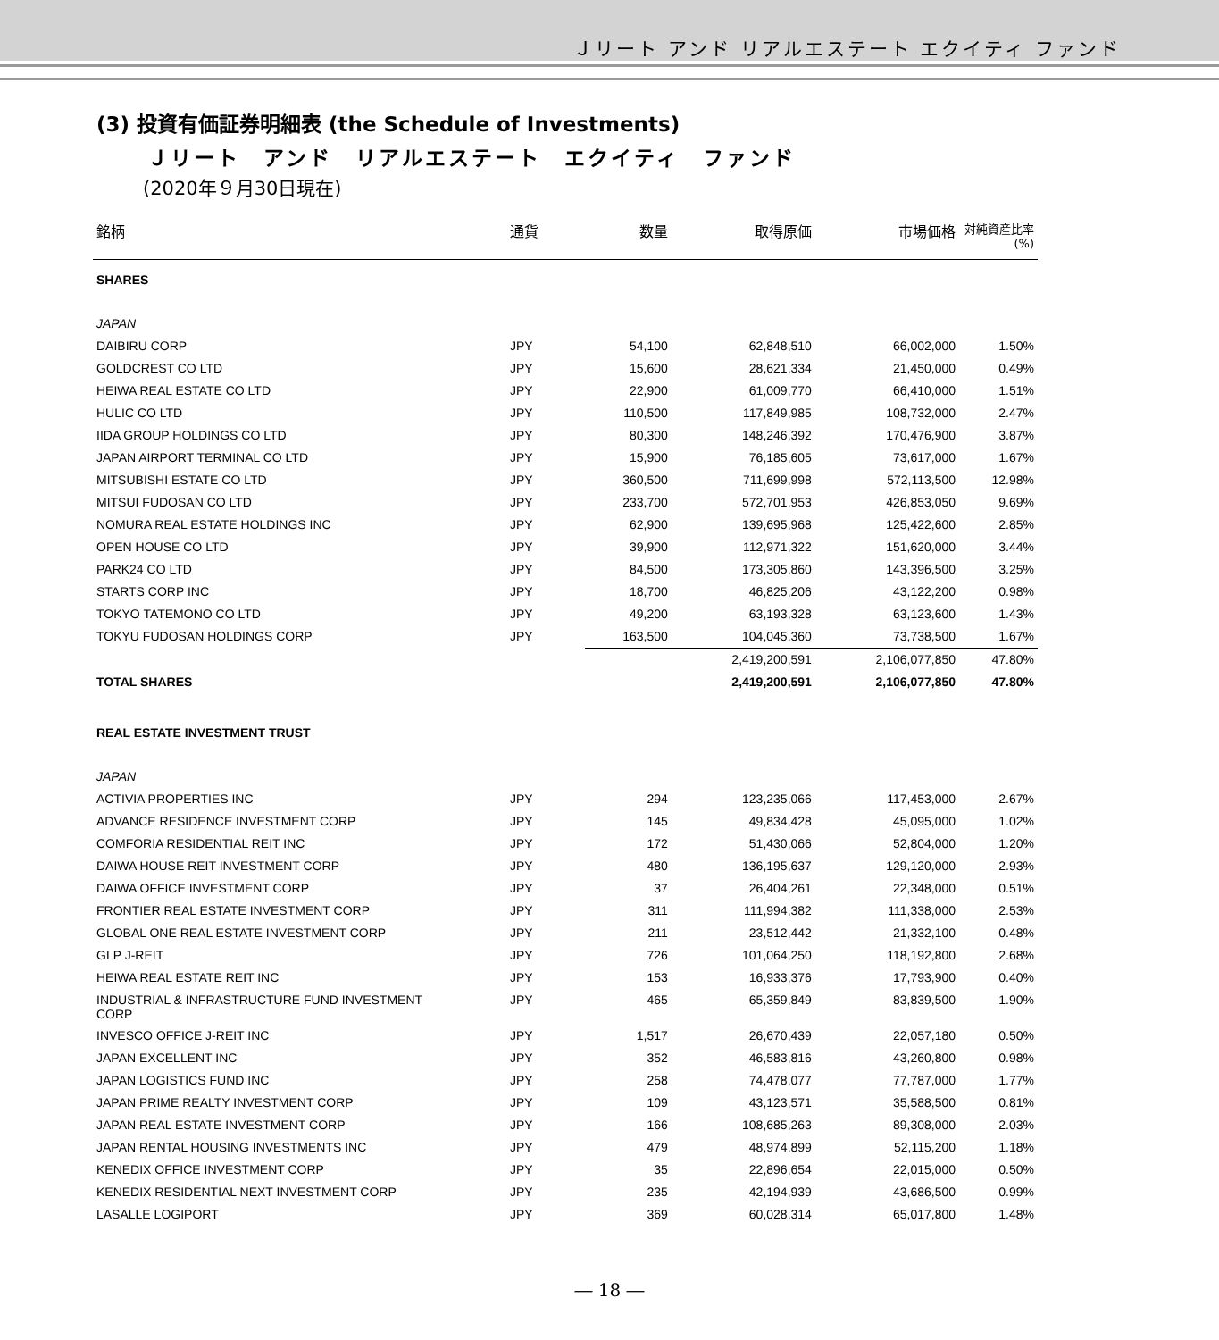Ｊリート アンド リアルエステート エクイティ ファンド
(3) 投資有価証券明細表 (the Schedule of Investments)
Ｊリート　アンド　リアルエステート　エクイティ　ファンド
(2020年９月30日現在)
| 銘柄 | 通貨 | 数量 | 取得原価 | 市場価格 | 対純資産比率 (%) |
| --- | --- | --- | --- | --- | --- |
| SHARES | | | | | |
| JAPAN | | | | | |
| DAIBIRU CORP | JPY | 54,100 | 62,848,510 | 66,002,000 | 1.50% |
| GOLDCREST CO LTD | JPY | 15,600 | 28,621,334 | 21,450,000 | 0.49% |
| HEIWA REAL ESTATE CO LTD | JPY | 22,900 | 61,009,770 | 66,410,000 | 1.51% |
| HULIC CO LTD | JPY | 110,500 | 117,849,985 | 108,732,000 | 2.47% |
| IIDA GROUP HOLDINGS CO LTD | JPY | 80,300 | 148,246,392 | 170,476,900 | 3.87% |
| JAPAN AIRPORT TERMINAL CO LTD | JPY | 15,900 | 76,185,605 | 73,617,000 | 1.67% |
| MITSUBISHI ESTATE CO LTD | JPY | 360,500 | 711,699,998 | 572,113,500 | 12.98% |
| MITSUI FUDOSAN CO LTD | JPY | 233,700 | 572,701,953 | 426,853,050 | 9.69% |
| NOMURA REAL ESTATE HOLDINGS INC | JPY | 62,900 | 139,695,968 | 125,422,600 | 2.85% |
| OPEN HOUSE CO LTD | JPY | 39,900 | 112,971,322 | 151,620,000 | 3.44% |
| PARK24 CO LTD | JPY | 84,500 | 173,305,860 | 143,396,500 | 3.25% |
| STARTS CORP INC | JPY | 18,700 | 46,825,206 | 43,122,200 | 0.98% |
| TOKYO TATEMONO CO LTD | JPY | 49,200 | 63,193,328 | 63,123,600 | 1.43% |
| TOKYU FUDOSAN HOLDINGS CORP | JPY | 163,500 | 104,045,360 | 73,738,500 | 1.67% |
| | | | 2,419,200,591 | 2,106,077,850 | 47.80% |
| TOTAL SHARES | | | 2,419,200,591 | 2,106,077,850 | 47.80% |
| REAL ESTATE INVESTMENT TRUST | | | | | |
| JAPAN | | | | | |
| ACTIVIA PROPERTIES INC | JPY | 294 | 123,235,066 | 117,453,000 | 2.67% |
| ADVANCE RESIDENCE INVESTMENT CORP | JPY | 145 | 49,834,428 | 45,095,000 | 1.02% |
| COMFORIA RESIDENTIAL REIT INC | JPY | 172 | 51,430,066 | 52,804,000 | 1.20% |
| DAIWA HOUSE REIT INVESTMENT CORP | JPY | 480 | 136,195,637 | 129,120,000 | 2.93% |
| DAIWA OFFICE INVESTMENT CORP | JPY | 37 | 26,404,261 | 22,348,000 | 0.51% |
| FRONTIER REAL ESTATE INVESTMENT CORP | JPY | 311 | 111,994,382 | 111,338,000 | 2.53% |
| GLOBAL ONE REAL ESTATE INVESTMENT CORP | JPY | 211 | 23,512,442 | 21,332,100 | 0.48% |
| GLP J-REIT | JPY | 726 | 101,064,250 | 118,192,800 | 2.68% |
| HEIWA REAL ESTATE REIT INC | JPY | 153 | 16,933,376 | 17,793,900 | 0.40% |
| INDUSTRIAL & INFRASTRUCTURE FUND INVESTMENT CORP | JPY | 465 | 65,359,849 | 83,839,500 | 1.90% |
| INVESCO OFFICE J-REIT INC | JPY | 1,517 | 26,670,439 | 22,057,180 | 0.50% |
| JAPAN EXCELLENT INC | JPY | 352 | 46,583,816 | 43,260,800 | 0.98% |
| JAPAN LOGISTICS FUND INC | JPY | 258 | 74,478,077 | 77,787,000 | 1.77% |
| JAPAN PRIME REALTY INVESTMENT CORP | JPY | 109 | 43,123,571 | 35,588,500 | 0.81% |
| JAPAN REAL ESTATE INVESTMENT CORP | JPY | 166 | 108,685,263 | 89,308,000 | 2.03% |
| JAPAN RENTAL HOUSING INVESTMENTS INC | JPY | 479 | 48,974,899 | 52,115,200 | 1.18% |
| KENEDIX OFFICE INVESTMENT CORP | JPY | 35 | 22,896,654 | 22,015,000 | 0.50% |
| KENEDIX RESIDENTIAL NEXT INVESTMENT CORP | JPY | 235 | 42,194,939 | 43,686,500 | 0.99% |
| LASALLE LOGIPORT | JPY | 369 | 60,028,314 | 65,017,800 | 1.48% |
― 18 ―